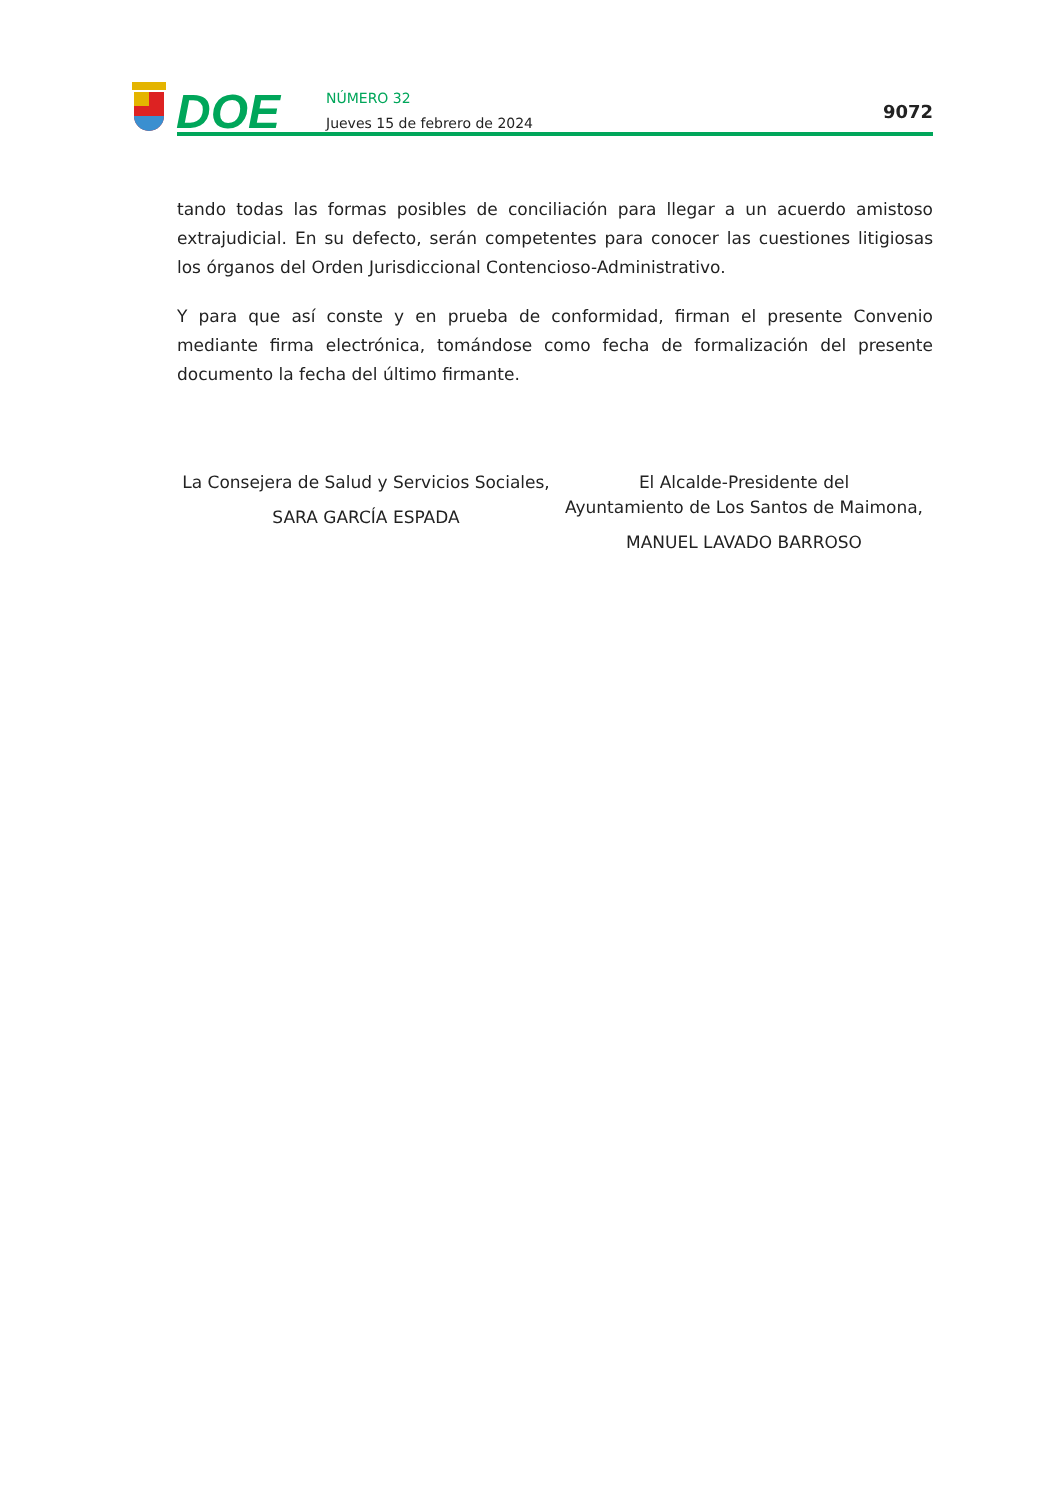DOE
NÚMERO 32
Jueves 15 de febrero de 2024
9072
tando todas las formas posibles de conciliación para llegar a un acuerdo amistoso extrajudicial. En su defecto, serán competentes para conocer las cuestiones litigiosas los órganos del Orden Jurisdiccional Contencioso-Administrativo.
Y para que así conste y en prueba de conformidad, firman el presente Convenio mediante firma electrónica, tomándose como fecha de formalización del presente documento la fecha del último firmante.
La Consejera de Salud y Servicios Sociales,
SARA GARCÍA ESPADA
El Alcalde-Presidente del
Ayuntamiento de Los Santos de Maimona,
MANUEL LAVADO BARROSO